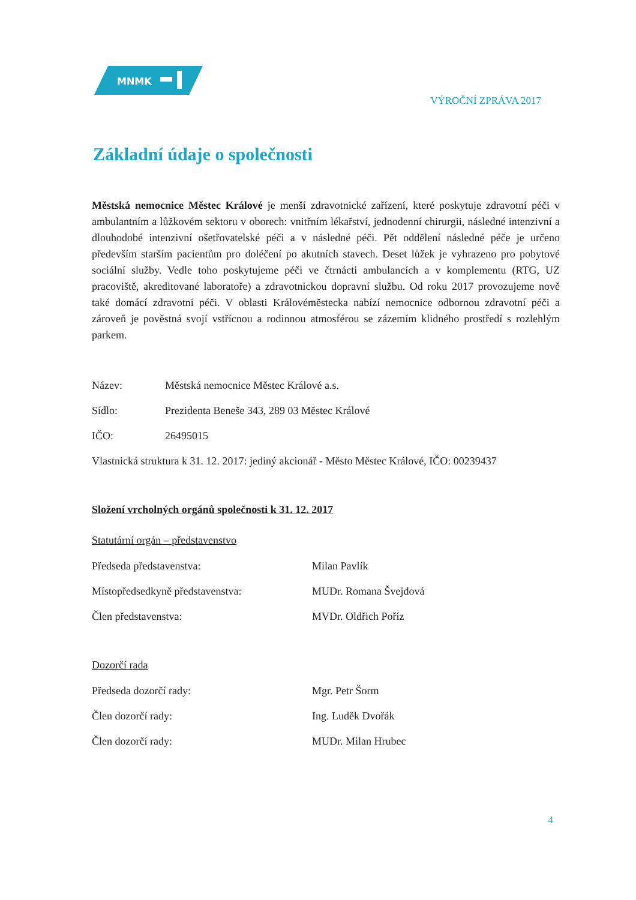MNMK
VÝROČNÍ ZPRÁVA 2017
Základní údaje o společnosti
Městská nemocnice Městec Králové je menší zdravotnické zařízení, které poskytuje zdravotní péči v ambulantním a lůžkovém sektoru v oborech: vnitřním lékařství, jednodenní chirurgii, následné intenzivní a dlouhodobé intenzivní ošetřovatelské péči a v následné péči. Pět oddělení následné péče je určeno především starším pacientům pro doléčení po akutních stavech. Deset lůžek je vyhrazeno pro pobytové sociální služby. Vedle toho poskytujeme péči ve čtrnácti ambulancích a v komplementu (RTG, UZ pracoviště, akreditované laboratoře) a zdravotnickou dopravní službu. Od roku 2017 provozujeme nově také domácí zdravotní péči. V oblasti Královéměstecka nabízí nemocnice odbornou zdravotní péči a zároveň je pověstná svojí vstřícnou a rodinnou atmosférou se zázemím klidného prostředí s rozlehlým parkem.
Název: Městská nemocnice Městec Králové a.s.
Sídlo: Prezidenta Beneše 343, 289 03 Městec Králové
IČO: 26495015
Vlastnická struktura k 31. 12. 2017: jediný akcionář - Město Městec Králové, IČO: 00239437
Složení vrcholných orgánů společnosti k 31. 12. 2017
Statutární orgán – představenstvo
Předseda představenstva: Milan Pavlík
Místopředsedkyně představenstva: MUDr. Romana Švejdová
Člen představenstva: MVDr. Oldřich Poříz
Dozorčí rada
Předseda dozorčí rady: Mgr. Petr Šorm
Člen dozorčí rady: Ing. Luděk Dvořák
Člen dozorčí rady: MUDr. Milan Hrubec
4